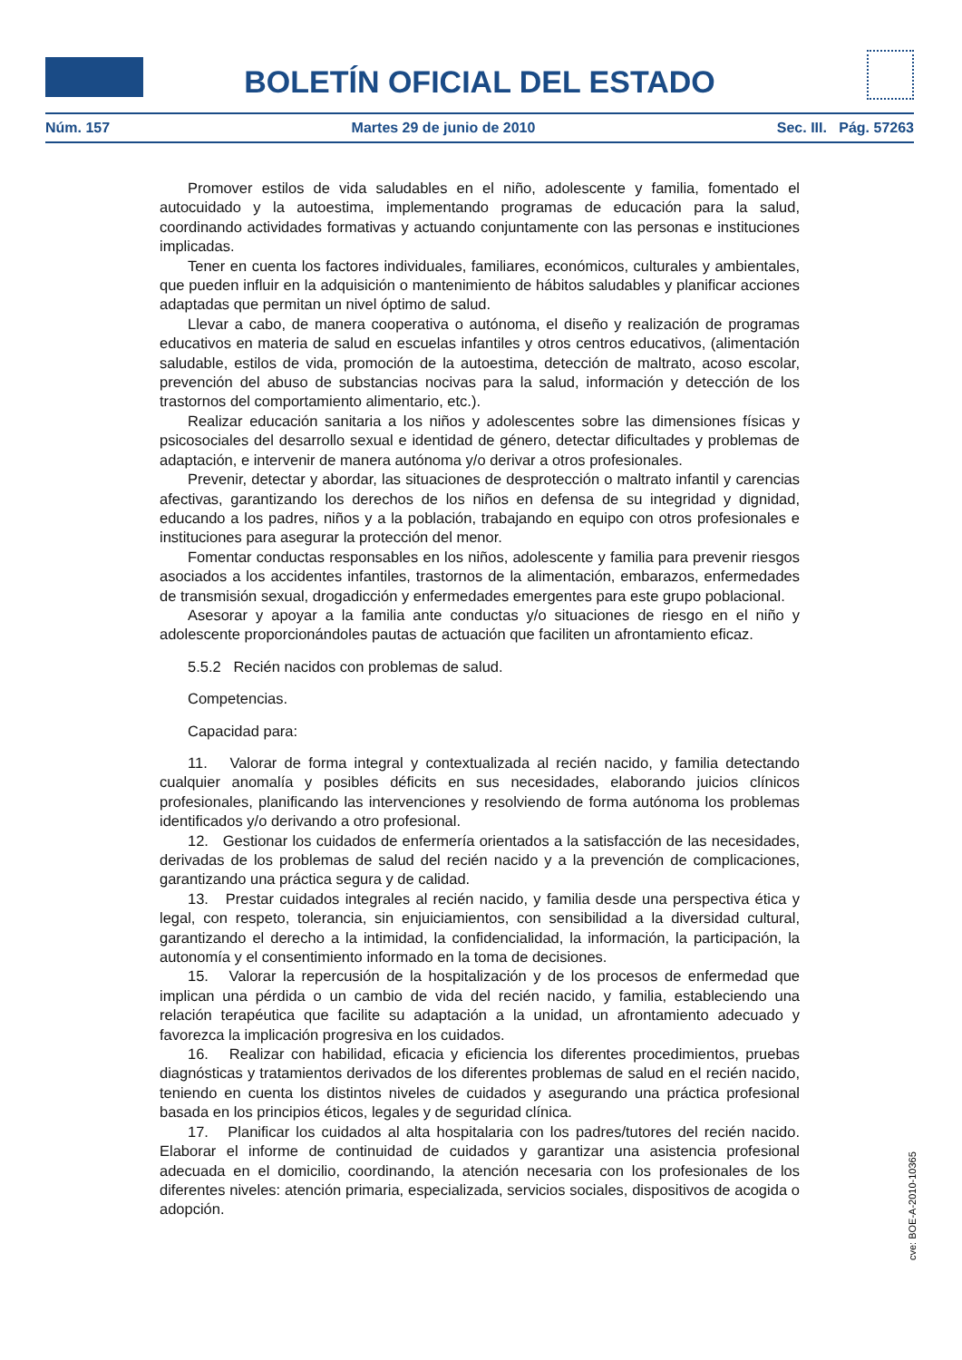BOLETÍN OFICIAL DEL ESTADO
Núm. 157 Martes 29 de junio de 2010 Sec. III. Pág. 57263
Promover estilos de vida saludables en el niño, adolescente y familia, fomentado el autocuidado y la autoestima, implementando programas de educación para la salud, coordinando actividades formativas y actuando conjuntamente con las personas e instituciones implicadas.
Tener en cuenta los factores individuales, familiares, económicos, culturales y ambientales, que pueden influir en la adquisición o mantenimiento de hábitos saludables y planificar acciones adaptadas que permitan un nivel óptimo de salud.
Llevar a cabo, de manera cooperativa o autónoma, el diseño y realización de programas educativos en materia de salud en escuelas infantiles y otros centros educativos, (alimentación saludable, estilos de vida, promoción de la autoestima, detección de maltrato, acoso escolar, prevención del abuso de substancias nocivas para la salud, información y detección de los trastornos del comportamiento alimentario, etc.).
Realizar educación sanitaria a los niños y adolescentes sobre las dimensiones físicas y psicosociales del desarrollo sexual e identidad de género, detectar dificultades y problemas de adaptación, e intervenir de manera autónoma y/o derivar a otros profesionales.
Prevenir, detectar y abordar, las situaciones de desprotección o maltrato infantil y carencias afectivas, garantizando los derechos de los niños en defensa de su integridad y dignidad, educando a los padres, niños y a la población, trabajando en equipo con otros profesionales e instituciones para asegurar la protección del menor.
Fomentar conductas responsables en los niños, adolescente y familia para prevenir riesgos asociados a los accidentes infantiles, trastornos de la alimentación, embarazos, enfermedades de transmisión sexual, drogadicción y enfermedades emergentes para este grupo poblacional.
Asesorar y apoyar a la familia ante conductas y/o situaciones de riesgo en el niño y adolescente proporcionándoles pautas de actuación que faciliten un afrontamiento eficaz.
5.5.2 Recién nacidos con problemas de salud.
Competencias.
Capacidad para:
11. Valorar de forma integral y contextualizada al recién nacido, y familia detectando cualquier anomalía y posibles déficits en sus necesidades, elaborando juicios clínicos profesionales, planificando las intervenciones y resolviendo de forma autónoma los problemas identificados y/o derivando a otro profesional.
12. Gestionar los cuidados de enfermería orientados a la satisfacción de las necesidades, derivadas de los problemas de salud del recién nacido y a la prevención de complicaciones, garantizando una práctica segura y de calidad.
13. Prestar cuidados integrales al recién nacido, y familia desde una perspectiva ética y legal, con respeto, tolerancia, sin enjuiciamientos, con sensibilidad a la diversidad cultural, garantizando el derecho a la intimidad, la confidencialidad, la información, la participación, la autonomía y el consentimiento informado en la toma de decisiones.
15. Valorar la repercusión de la hospitalización y de los procesos de enfermedad que implican una pérdida o un cambio de vida del recién nacido, y familia, estableciendo una relación terapéutica que facilite su adaptación a la unidad, un afrontamiento adecuado y favorezca la implicación progresiva en los cuidados.
16. Realizar con habilidad, eficacia y eficiencia los diferentes procedimientos, pruebas diagnósticas y tratamientos derivados de los diferentes problemas de salud en el recién nacido, teniendo en cuenta los distintos niveles de cuidados y asegurando una práctica profesional basada en los principios éticos, legales y de seguridad clínica.
17. Planificar los cuidados al alta hospitalaria con los padres/tutores del recién nacido. Elaborar el informe de continuidad de cuidados y garantizar una asistencia profesional adecuada en el domicilio, coordinando, la atención necesaria con los profesionales de los diferentes niveles: atención primaria, especializada, servicios sociales, dispositivos de acogida o adopción.
cve: BOE-A-2010-10365